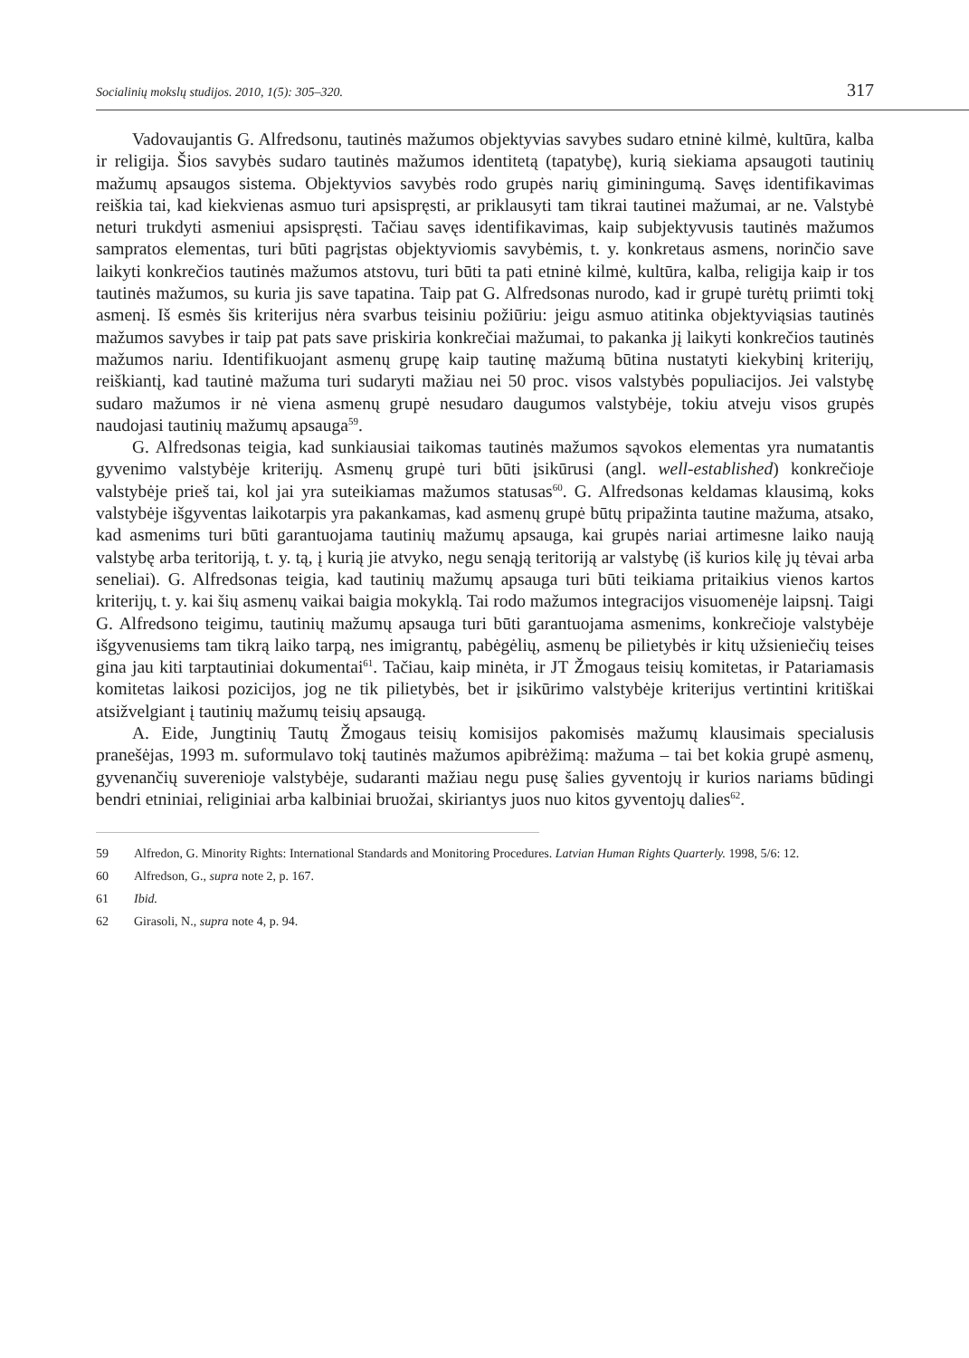Socialinių mokslų studijos. 2010, 1(5): 305–320. 317
Vadovaujantis G. Alfredsonu, tautinės mažumos objektyvias savybes sudaro etninė kilmė, kultūra, kalba ir religija. Šios savybės sudaro tautinės mažumos identitetą (tapatybę), kurią siekiama apsaugoti tautinių mažumų apsaugos sistema. Objektyvios savybės rodo grupės narių giminingumą. Savęs identifikavimas reiškia tai, kad kiekvienas asmuo turi apsispręsti, ar priklausyti tam tikrai tautinei mažumai, ar ne. Valstybė neturi trukdyti asmeniui apsispręsti. Tačiau savęs identifikavimas, kaip subjektyvusis tautinės mažumos sampratos elementas, turi būti pagrįstas objektyviomis savybėmis, t. y. konkretaus asmens, norinčio save laikyti konkrečios tautinės mažumos atstovu, turi būti ta pati etninė kilmė, kultūra, kalba, religija kaip ir tos tautinės mažumos, su kuria jis save tapatina. Taip pat G. Alfredsonas nurodo, kad ir grupė turėtų priimti tokį asmenį. Iš esmės šis kriterijus nėra svarbus teisiniu požiūriu: jeigu asmuo atitinka objektyviąsias tautinės mažumos savybes ir taip pat pats save priskiria konkrečiai mažumai, to pakanka jį laikyti konkrečios tautinės mažumos nariu. Identifikuojant asmenų grupę kaip tautinę mažumą būtina nustatyti kiekybinį kriterijų, reiškiantį, kad tautinė mažuma turi sudaryti mažiau nei 50 proc. visos valstybės populiacijos. Jei valstybę sudaro mažumos ir nė viena asmenų grupė nesudaro daugumos valstybėje, tokiu atveju visos grupės naudojasi tautinių mažumų apsauga<sup>59</sup>.
G. Alfredsonas teigia, kad sunkiausiai taikomas tautinės mažumos sąvokos elementas yra numatantis gyvenimo valstybėje kriterijų. Asmenų grupė turi būti įsikūrusi (angl. well-established) konkrečioje valstybėje prieš tai, kol jai yra suteikiamas mažumos statusas<sup>60</sup>. G. Alfredsonas keldamas klausimą, koks valstybėje išgyventas laikotarpis yra pakankamas, kad asmenų grupė būtų pripažinta tautine mažuma, atsako, kad asmenims turi būti garantuojama tautinių mažumų apsauga, kai grupės nariai artimesne laiko naują valstybę arba teritoriją, t. y. tą, į kurią jie atvyko, negu senąją teritoriją ar valstybę (iš kurios kilę jų tėvai arba seneliai). G. Alfredsonas teigia, kad tautinių mažumų apsauga turi būti teikiama pritaikius vienos kartos kriterijų, t. y. kai šių asmenų vaikai baigia mokyklą. Tai rodo mažumos integracijos visuomenėje laipsnį. Taigi G. Alfredsono teigimu, tautinių mažumų apsauga turi būti garantuojama asmenims, konkrečioje valstybėje išgyvenusiems tam tikrą laiko tarpą, nes imigrantų, pabėgėlių, asmenų be pilietybės ir kitų užsieniečių teises gina jau kiti tarptautiniai dokumentai<sup>61</sup>. Tačiau, kaip minėta, ir JT Žmogaus teisių komitetas, ir Patariamasis komitetas laikosi pozicijos, jog ne tik pilietybės, bet ir įsikūrimo valstybėje kriterijus vertintini kritiškai atsižvelgiant į tautinių mažumų teisių apsaugą.
A. Eide, Jungtinių Tautų Žmogaus teisių komisijos pakomisės mažumų klausimais specialusis pranešėjas, 1993 m. suformulavo tokį tautinės mažumos apibrėžimą: mažuma – tai bet kokia grupė asmenų, gyvenančių suverenioje valstybėje, sudaranti mažiau negu pusę šalies gyventojų ir kurios nariams būdingi bendri etniniai, religiniai arba kalbiniai bruožai, skiriantys juos nuo kitos gyventojų dalies<sup>62</sup>.
59 Alfredon, G. Minority Rights: International Standards and Monitoring Procedures. Latvian Human Rights Quarterly. 1998, 5/6: 12.
60 Alfredson, G., supra note 2, p. 167.
61 Ibid.
62 Girasoli, N., supra note 4, p. 94.